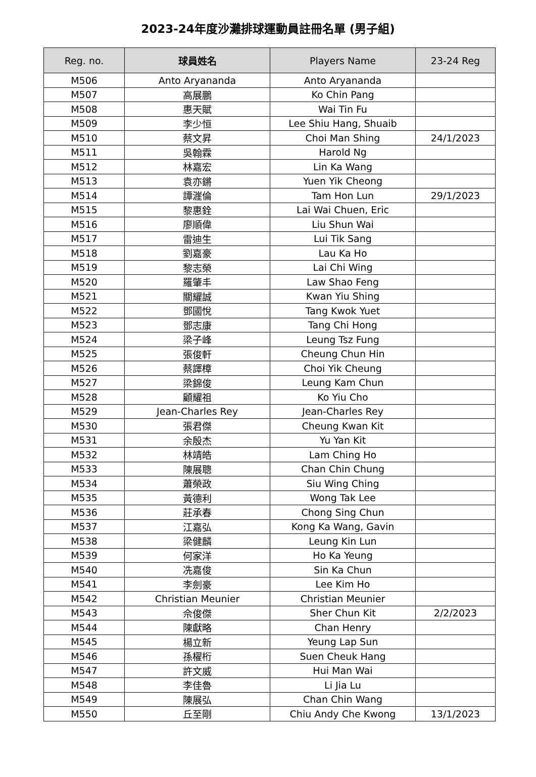2023-24年度沙灘排球運動員註冊名單 (男子組)
| Reg. no. | 球員姓名 | Players Name | 23-24 Reg |
| --- | --- | --- | --- |
| M506 | Anto Aryananda | Anto Aryananda | |
| M507 | 高展鵬 | Ko Chin Pang | |
| M508 | 惠天賦 | Wai Tin Fu | |
| M509 | 李少恒 | Lee Shiu Hang, Shuaib | |
| M510 | 蔡文昇 | Choi Man Shing | 24/1/2023 |
| M511 | 吳翰霖 | Harold Ng | |
| M512 | 林嘉宏 | Lin Ka Wang | |
| M513 | 袁亦鏘 | Yuen Yik Cheong | |
| M514 | 譚漄倫 | Tam Hon Lun | 29/1/2023 |
| M515 | 黎惠銓 | Lai Wai Chuen, Eric | |
| M516 | 廖順偉 | Liu Shun Wai | |
| M517 | 雷迪生 | Lui Tik Sang | |
| M518 | 劉嘉豪 | Lau Ka Ho | |
| M519 | 黎志榮 | Lai Chi Wing | |
| M520 | 羅肇丰 | Law Shao Feng | |
| M521 | 關耀誠 | Kwan Yiu Shing | |
| M522 | 鄧國悅 | Tang Kwok Yuet | |
| M523 | 鄧志康 | Tang Chi Hong | |
| M524 | 梁子峰 | Leung Tsz Fung | |
| M525 | 張俊軒 | Cheung Chun Hin | |
| M526 | 蔡譯樟 | Choi Yik Cheung | |
| M527 | 梁錦俊 | Leung Kam Chun | |
| M528 | 顧耀祖 | Ko Yiu Cho | |
| M529 | Jean-Charles Rey | Jean-Charles Rey | |
| M530 | 張君傑 | Cheung Kwan Kit | |
| M531 | 余殷杰 | Yu Yan Kit | |
| M532 | 林靖皓 | Lam Ching Ho | |
| M533 | 陳展聰 | Chan Chin Chung | |
| M534 | 蕭榮政 | Siu Wing Ching | |
| M535 | 黃德利 | Wong Tak Lee | |
| M536 | 莊承春 | Chong Sing Chun | |
| M537 | 江嘉弘 | Kong Ka Wang, Gavin | |
| M538 | 梁健麟 | Leung Kin Lun | |
| M539 | 何家洋 | Ho Ka Yeung | |
| M540 | 冼嘉俊 | Sin Ka Chun | |
| M541 | 李劍豪 | Lee Kim Ho | |
| M542 | Christian Meunier | Christian Meunier | |
| M543 | 佘俊傑 | Sher Chun Kit | 2/2/2023 |
| M544 | 陳獻略 | Chan Henry | |
| M545 | 楊立新 | Yeung Lap Sun | |
| M546 | 孫櫂桁 | Suen Cheuk Hang | |
| M547 | 許文威 | Hui Man Wai | |
| M548 | 李佳魯 | Li Jia Lu | |
| M549 | 陳展弘 | Chan Chin Wang | |
| M550 | 丘至剛 | Chiu Andy Che Kwong | 13/1/2023 |